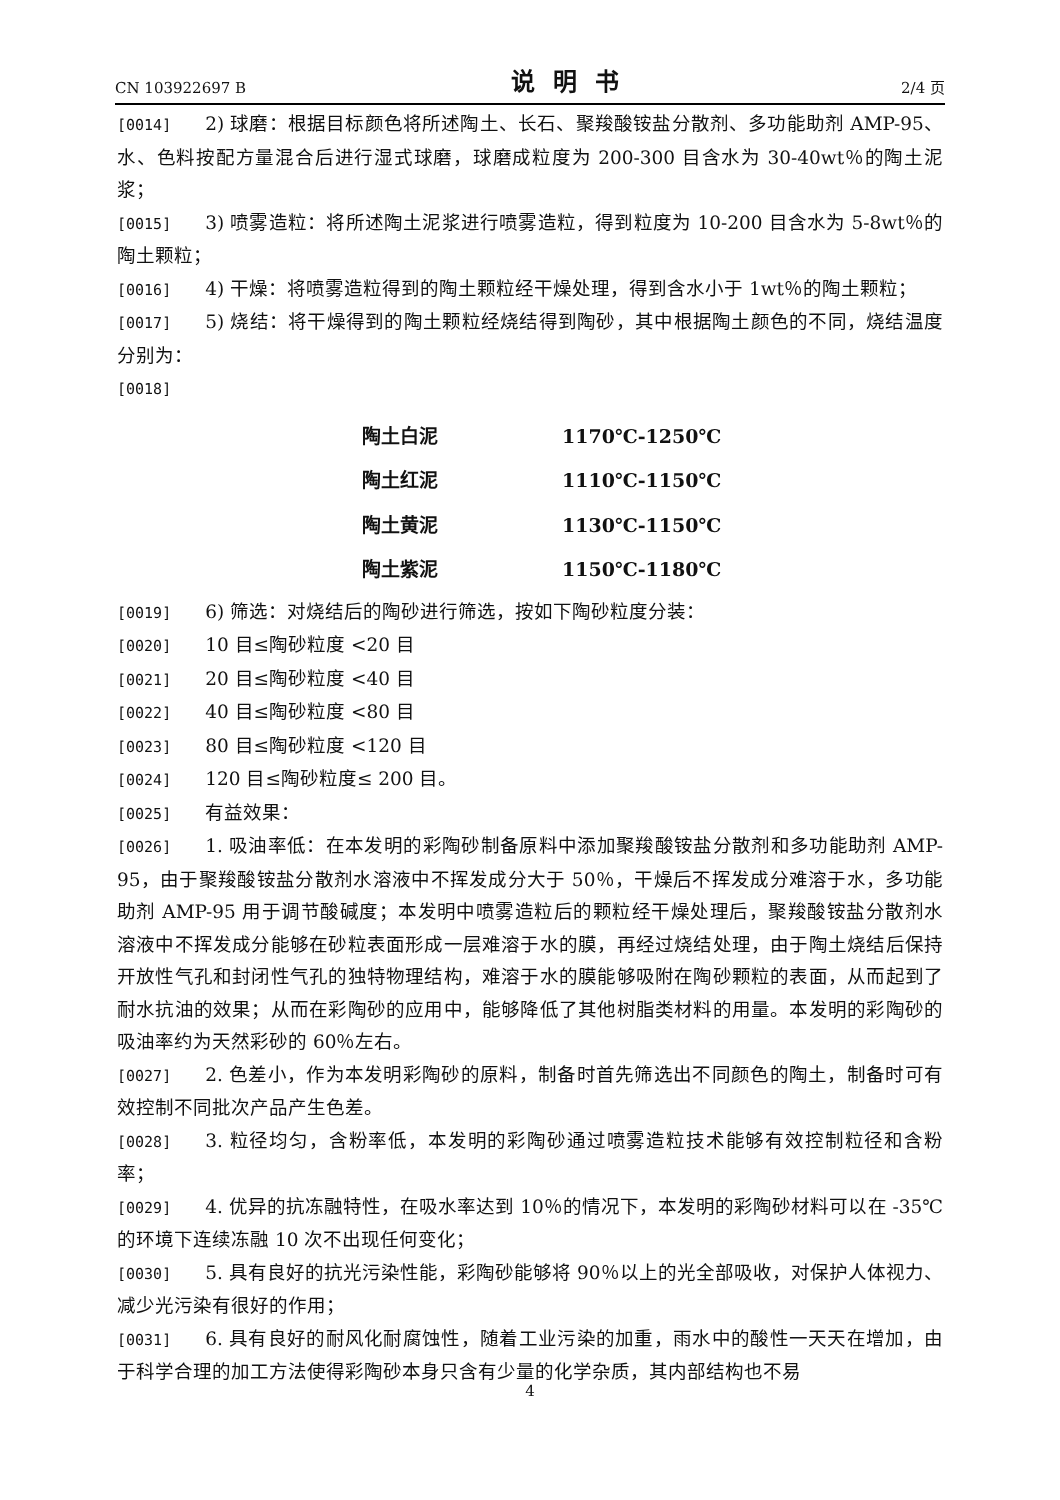CN 103922697 B 说明书 2/4 页
[0014] 2) 球磨：根据目标颜色将所述陶土、长石、聚羧酸铵盐分散剂、多功能助剂 AMP-95、水、色料按配方量混合后进行湿式球磨，球磨成粒度为 200-300 目含水为 30-40wt％的陶土泥浆；
[0015] 3) 喷雾造粒：将所述陶土泥浆进行喷雾造粒，得到粒度为 10-200 目含水为 5-8wt％的陶土颗粒；
[0016] 4) 干燥：将喷雾造粒得到的陶土颗粒经干燥处理，得到含水小于 1wt％的陶土颗粒；
[0017] 5) 烧结：将干燥得到的陶土颗粒经烧结得到陶砂，其中根据陶土颜色的不同，烧结温度分别为：
[0018]
| 陶土白泥 | 1170℃-1250℃ |
| 陶土红泥 | 1110℃-1150℃ |
| 陶土黄泥 | 1130℃-1150℃ |
| 陶土紫泥 | 1150℃-1180℃ |
[0019] 6) 筛选：对烧结后的陶砂进行筛选，按如下陶砂粒度分装：
[0020] 10 目≤陶砂粒度 <20 目
[0021] 20 目≤陶砂粒度 <40 目
[0022] 40 目≤陶砂粒度 <80 目
[0023] 80 目≤陶砂粒度 <120 目
[0024] 120 目≤陶砂粒度≤ 200 目。
[0025] 有益效果：
[0026] 1. 吸油率低：在本发明的彩陶砂制备原料中添加聚羧酸铵盐分散剂和多功能助剂 AMP-95，由于聚羧酸铵盐分散剂水溶液中不挥发成分大于 50％，干燥后不挥发成分难溶于水，多功能助剂 AMP-95 用于调节酸碱度；本发明中喷雾造粒后的颗粒经干燥处理后，聚羧酸铵盐分散剂水溶液中不挥发成分能够在砂粒表面形成一层难溶于水的膜，再经过烧结处理，由于陶土烧结后保持开放性气孔和封闭性气孔的独特物理结构，难溶于水的膜能够吸附在陶砂颗粒的表面，从而起到了耐水抗油的效果；从而在彩陶砂的应用中，能够降低了其他树脂类材料的用量。本发明的彩陶砂的吸油率约为天然彩砂的 60％左右。
[0027] 2. 色差小，作为本发明彩陶砂的原料，制备时首先筛选出不同颜色的陶土，制备时可有效控制不同批次产品产生色差。
[0028] 3. 粒径均匀，含粉率低，本发明的彩陶砂通过喷雾造粒技术能够有效控制粒径和含粉率；
[0029] 4. 优异的抗冻融特性，在吸水率达到 10％的情况下，本发明的彩陶砂材料可以在 -35℃的环境下连续冻融 10 次不出现任何变化；
[0030] 5. 具有良好的抗光污染性能，彩陶砂能够将 90％以上的光全部吸收，对保护人体视力、减少光污染有很好的作用；
[0031] 6. 具有良好的耐风化耐腐蚀性，随着工业污染的加重，雨水中的酸性一天天在增加，由于科学合理的加工方法使得彩陶砂本身只含有少量的化学杂质，其内部结构也不易
4